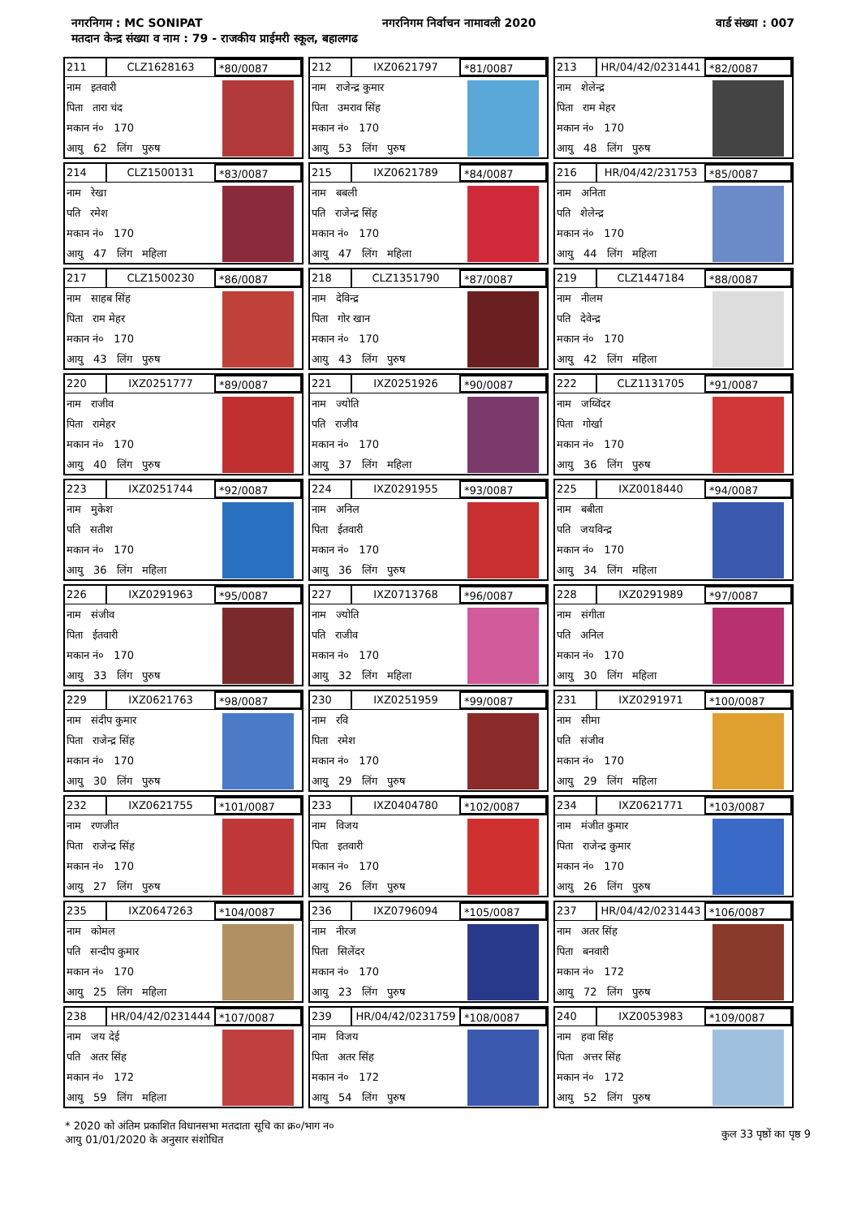नगरनिगम : MC SONIPAT नगरनिगम निर्वाचन नामावली 2020 वार्ड संख्या : 007
मतदान केन्द्र संख्या व नाम : 79 - राजकीय प्राईमरी स्कूल, बहालगढ
211 CLZ1628163 *80/0087
नाम इतवारी
पिता तारा चंद
मकान नं० 170
आयु 62 लिंग पुरुष
212 IXZ0621797 *81/0087
नाम राजेन्द्र कुमार
पिता उमराव सिंह
मकान नं० 170
आयु 53 लिंग पुरुष
213 HR/04/42/0231441 *82/0087
नाम शेलेन्द्र
पिता राम मेहर
मकान नं० 170
आयु 48 लिंग पुरुष
214 CLZ1500131 *83/0087
नाम रेखा
पति रमेश
मकान नं० 170
आयु 47 लिंग महिला
215 IXZ0621789 *84/0087
नाम बबली
पति राजेन्द्र सिंह
मकान नं० 170
आयु 47 लिंग महिला
216 HR/04/42/231753 *85/0087
नाम अनिता
पति शेलेन्द्र
मकान नं० 170
आयु 44 लिंग महिला
217 CLZ1500230 *86/0087
नाम साहब सिंह
पिता राम मेहर
मकान नं० 170
आयु 43 लिंग पुरुष
218 CLZ1351790 *87/0087
नाम देविन्द्र
पिता गोर खान
मकान नं० 170
आयु 43 लिंग पुरुष
219 CLZ1447184 *88/0087
नाम नीलम
पति देवेन्द्र
मकान नं० 170
आयु 42 लिंग महिला
220 IXZ0251777 *89/0087
नाम राजीव
पिता रामेहर
मकान नं० 170
आयु 40 लिंग पुरुष
221 IXZ0251926 *90/0087
नाम ज्योति
पति राजीव
मकान नं० 170
आयु 37 लिंग महिला
222 CLZ1131705 *91/0087
नाम जय्विंदर
पिता गोर्खा
मकान नं० 170
आयु 36 लिंग पुरुष
223 IXZ0251744 *92/0087
नाम मुकेश
पति सतीश
मकान नं० 170
आयु 36 लिंग महिला
224 IXZ0291955 *93/0087
नाम अनिल
पिता ईतवारी
मकान नं० 170
आयु 36 लिंग पुरुष
225 IXZ0018440 *94/0087
नाम बबीता
पति जयविन्द्र
मकान नं० 170
आयु 34 लिंग महिला
226 IXZ0291963 *95/0087
नाम संजीव
पिता ईतवारी
मकान नं० 170
आयु 33 लिंग पुरुष
227 IXZ0713768 *96/0087
नाम ज्योति
पति राजीव
मकान नं० 170
आयु 32 लिंग महिला
228 IXZ0291989 *97/0087
नाम संगीता
पति अनिल
मकान नं० 170
आयु 30 लिंग महिला
229 IXZ0621763 *98/0087
नाम संदीप कुमार
पिता राजेन्द्र सिंह
मकान नं० 170
आयु 30 लिंग पुरुष
230 IXZ0251959 *99/0087
नाम रवि
पिता रमेश
मकान नं० 170
आयु 29 लिंग पुरुष
231 IXZ0291971 *100/0087
नाम सीमा
पति संजीव
मकान नं० 170
आयु 29 लिंग महिला
232 IXZ0621755 *101/0087
नाम रणजीत
पिता राजेन्द्र सिंह
मकान नं० 170
आयु 27 लिंग पुरुष
233 IXZ0404780 *102/0087
नाम विजय
पिता इतवारी
मकान नं० 170
आयु 26 लिंग पुरुष
234 IXZ0621771 *103/0087
नाम मंजीत कुमार
पिता राजेन्द्र कुमार
मकान नं० 170
आयु 26 लिंग पुरुष
235 IXZ0647263 *104/0087
नाम कोमल
पति सन्दीप कुमार
मकान नं० 170
आयु 25 लिंग महिला
236 IXZ0796094 *105/0087
नाम नीरज
पिता सिलेंदर
मकान नं० 170
आयु 23 लिंग पुरुष
237 HR/04/42/0231443 *106/0087
नाम अतर सिंह
पिता बनवारी
मकान नं० 172
आयु 72 लिंग पुरुष
238 HR/04/42/0231444 *107/0087
नाम जय देई
पति अतर सिंह
मकान नं० 172
आयु 59 लिंग महिला
239 HR/04/42/0231759 *108/0087
नाम विजय
पिता अतर सिंह
मकान नं० 172
आयु 54 लिंग पुरुष
240 IXZ0053983 *109/0087
नाम हवा सिंह
पिता अत्तर सिंह
मकान नं० 172
आयु 52 लिंग पुरुष
* 2020 को अंतिम प्रकाशित विधानसभा मतदाता सूचि का क्र०/भाग न०
आयु 01/01/2020 के अनुसार संशोधित
कुल 33 पृष्ठों का पृष्ठ 9